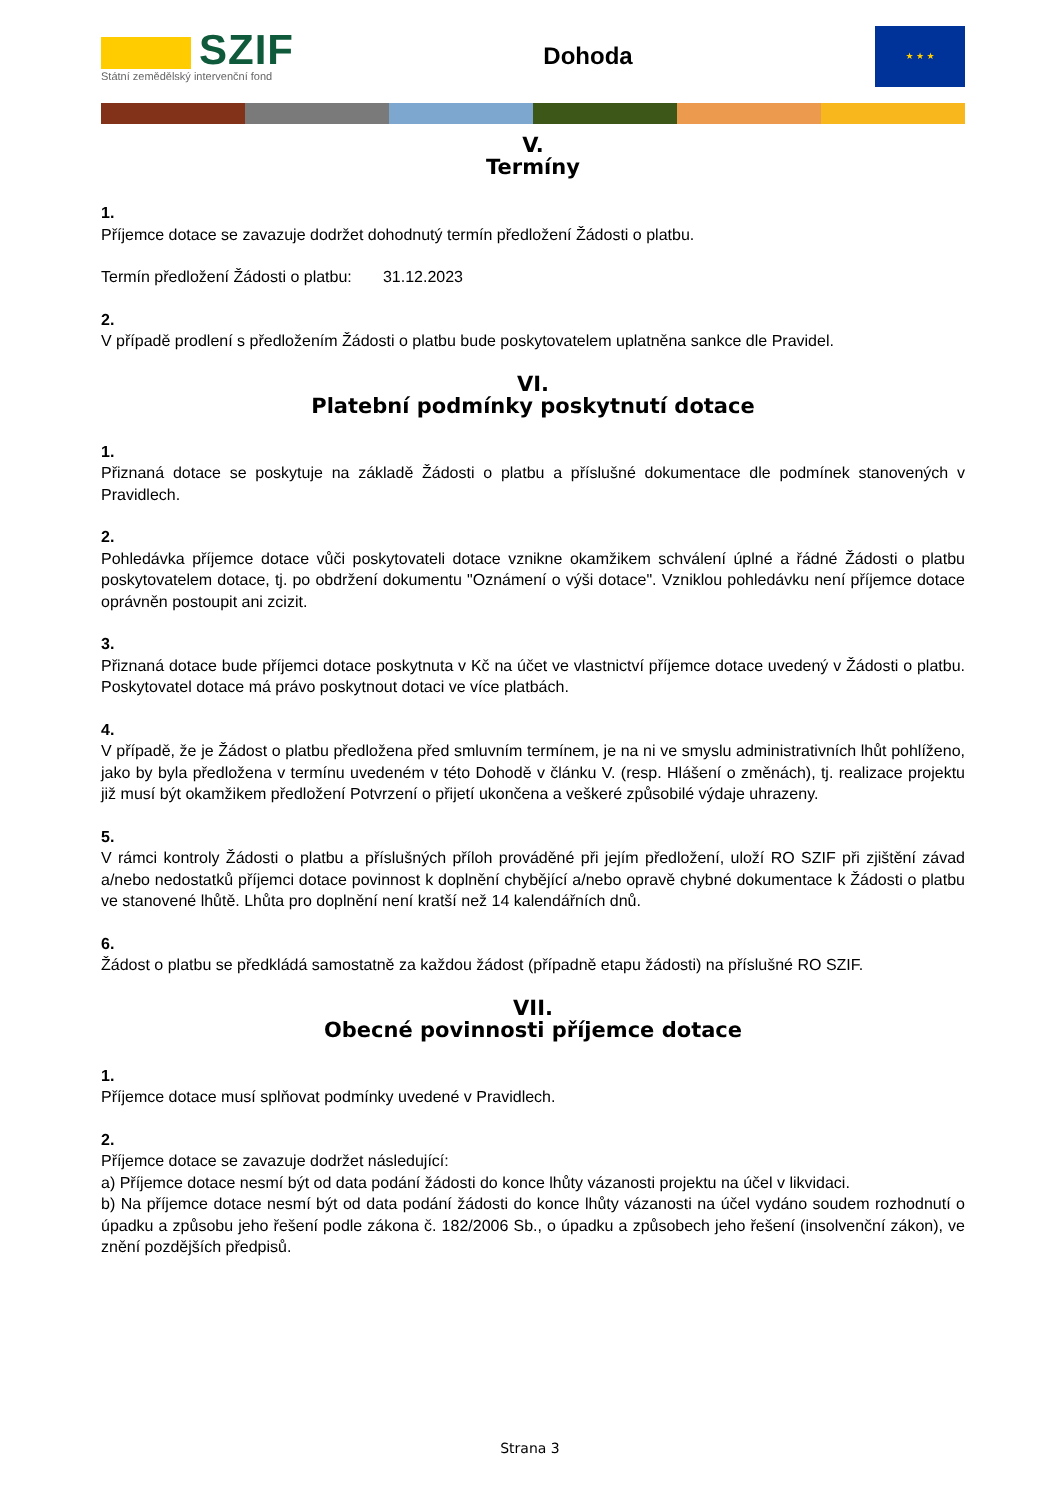SZIF
Státní zemědělský intervenční fond
Dohoda
★ ★ ★
V.
Termíny
1.
Příjemce dotace se zavazuje dodržet dohodnutý termín předložení Žádosti o platbu.
Termín předložení Žádosti o platbu: 31.12.2023
2.
V případě prodlení s předložením Žádosti o platbu bude poskytovatelem uplatněna sankce dle Pravidel.
VI.
Platební podmínky poskytnutí dotace
1.
Přiznaná dotace se poskytuje na základě Žádosti o platbu a příslušné dokumentace dle podmínek stanovených v Pravidlech.
2.
Pohledávka příjemce dotace vůči poskytovateli dotace vznikne okamžikem schválení úplné a řádné Žádosti o platbu poskytovatelem dotace, tj. po obdržení dokumentu "Oznámení o výši dotace". Vzniklou pohledávku není příjemce dotace oprávněn postoupit ani zcizit.
3.
Přiznaná dotace bude příjemci dotace poskytnuta v Kč na účet ve vlastnictví příjemce dotace uvedený v Žádosti o platbu. Poskytovatel dotace má právo poskytnout dotaci ve více platbách.
4.
V případě, že je Žádost o platbu předložena před smluvním termínem, je na ni ve smyslu administrativních lhůt pohlíženo, jako by byla předložena v termínu uvedeném v této Dohodě v článku V. (resp. Hlášení o změnách), tj. realizace projektu již musí být okamžikem předložení Potvrzení o přijetí ukončena a veškeré způsobilé výdaje uhrazeny.
5.
V rámci kontroly Žádosti o platbu a příslušných příloh prováděné při jejím předložení, uloží RO SZIF při zjištění závad a/nebo nedostatků příjemci dotace povinnost k doplnění chybějící a/nebo opravě chybné dokumentace k Žádosti o platbu ve stanovené lhůtě. Lhůta pro doplnění není kratší než 14 kalendářních dnů.
6.
Žádost o platbu se předkládá samostatně za každou žádost (případně etapu žádosti) na příslušné RO SZIF.
VII.
Obecné povinnosti příjemce dotace
1.
Příjemce dotace musí splňovat podmínky uvedené v Pravidlech.
2.
Příjemce dotace se zavazuje dodržet následující:
a) Příjemce dotace nesmí být od data podání žádosti do konce lhůty vázanosti projektu na účel v likvidaci.
b) Na příjemce dotace nesmí být od data podání žádosti do konce lhůty vázanosti na účel vydáno soudem rozhodnutí o úpadku a způsobu jeho řešení podle zákona č. 182/2006 Sb., o úpadku a způsobech jeho řešení (insolvenční zákon), ve znění pozdějších předpisů.
Strana 3